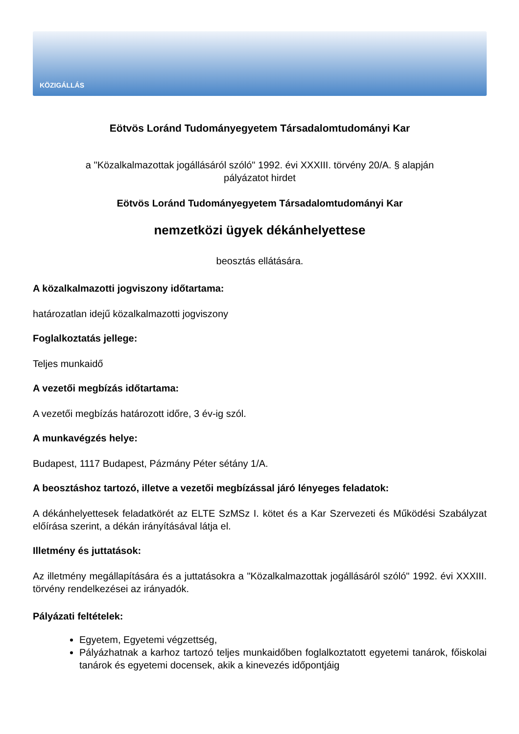KÖZIGÁLLÁS
Eötvös Loránd Tudományegyetem Társadalomtudományi Kar
a "Közalkalmazottak jogállásáról szóló" 1992. évi XXXIII. törvény 20/A. § alapján
pályázatot hirdet
Eötvös Loránd Tudományegyetem Társadalomtudományi Kar
nemzetközi ügyek dékánhelyettese
beosztás ellátására.
A közalkalmazotti jogviszony időtartama:
határozatlan idejű közalkalmazotti jogviszony
Foglalkoztatás jellege:
Teljes munkaidő
A vezetői megbízás időtartama:
A vezetői megbízás határozott időre, 3 év-ig szól.
A munkavégzés helye:
Budapest, 1117 Budapest, Pázmány Péter sétány 1/A.
A beosztáshoz tartozó, illetve a vezetői megbízással járó lényeges feladatok:
A dékánhelyettesek feladatkörét az ELTE SzMSz I. kötet és a Kar Szervezeti és Működési Szabályzat előírása szerint, a dékán irányításával látja el.
Illetmény és juttatások:
Az illetmény megállapítására és a juttatásokra a "Közalkalmazottak jogállásáról szóló" 1992. évi XXXIII. törvény rendelkezései az irányadók.
Pályázati feltételek:
Egyetem, Egyetemi végzettség,
Pályázhatnak a karhoz tartozó teljes munkaidőben foglalkoztatott egyetemi tanárok, főiskolai tanárok és egyetemi docensek, akik a kinevezés időpontjáig